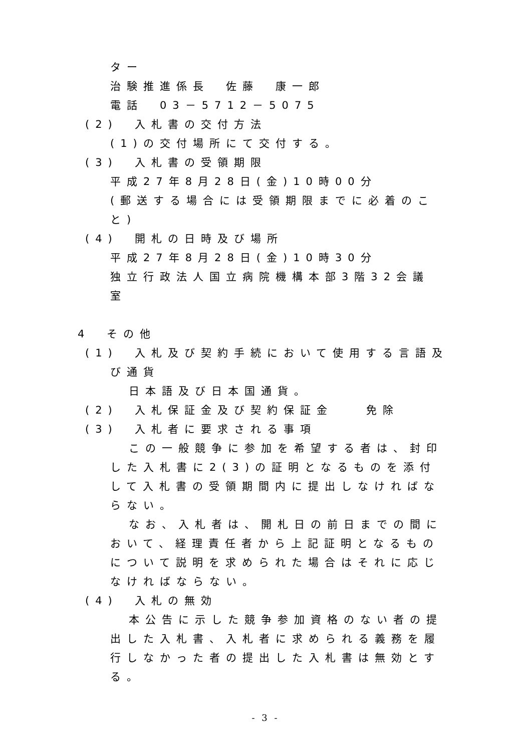ター
治験推進係長　佐藤　康一郎
電話　03－5712－5075
(2)　入札書の交付方法
(1)の交付場所にて交付する。
(3)　入札書の受領期限
平成27年8月28日(金)10時00分
(郵送する場合には受領期限までに必着のこ
と)
(4)　開札の日時及び場所
平成27年8月28日(金)10時30分
独立行政法人国立病院機構本部3階32会議
室
4　その他
(1)　入札及び契約手続において使用する言語及
び通貨
日本語及び日本国通貨。
(2)　入札保証金及び契約保証金　　免除
(3)　入札者に要求される事項
この一般競争に参加を希望する者は、封印
した入札書に2(3)の証明となるものを添付
して入札書の受領期間内に提出しなければな
らない。
なお、入札者は、開札日の前日までの間に
おいて、経理責任者から上記証明となるもの
について説明を求められた場合はそれに応じ
なければならない。
(4)　入札の無効
本公告に示した競争参加資格のない者の提
出した入札書、入札者に求められる義務を履
行しなかった者の提出した入札書は無効とす
る。
- 3 -